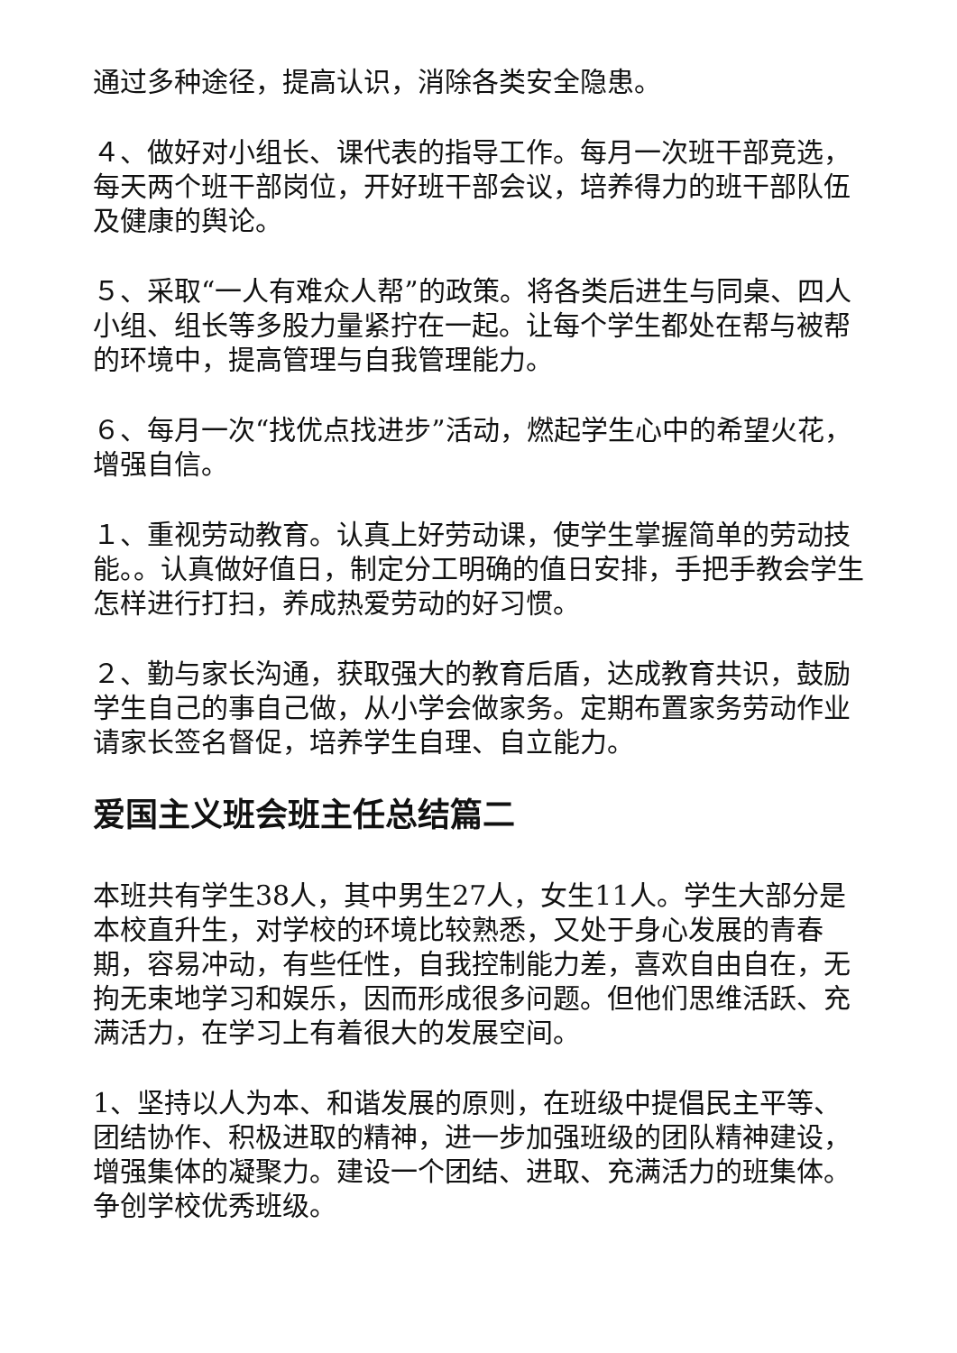通过多种途径，提高认识，消除各类安全隐患。
４、做好对小组长、课代表的指导工作。每月一次班干部竞选，每天两个班干部岗位，开好班干部会议，培养得力的班干部队伍及健康的舆论。
５、采取“一人有难众人帮”的政策。将各类后进生与同桌、四人小组、组长等多股力量紧拧在一起。让每个学生都处在帮与被帮的环境中，提高管理与自我管理能力。
６、每月一次“找优点找进步”活动，燃起学生心中的希望火花，增强自信。
１、重视劳动教育。认真上好劳动课，使学生掌握简单的劳动技能。。认真做好值日，制定分工明确的值日安排，手把手教会学生怎样进行打扫，养成热爱劳动的好习惯。
２、勤与家长沟通，获取强大的教育后盾，达成教育共识，鼓励学生自己的事自己做，从小学会做家务。定期布置家务劳动作业请家长签名督促，培养学生自理、自立能力。
爱国主义班会班主任总结篇二
本班共有学生38人，其中男生27人，女生11人。学生大部分是本校直升生，对学校的环境比较熟悉，又处于身心发展的青春期，容易冲动，有些任性，自我控制能力差，喜欢自由自在，无拘无束地学习和娱乐，因而形成很多问题。但他们思维活跃、充满活力，在学习上有着很大的发展空间。
1、坚持以人为本、和谐发展的原则，在班级中提倡民主平等、团结协作、积极进取的精神，进一步加强班级的团队精神建设，增强集体的凝聚力。建设一个团结、进取、充满活力的班集体。争创学校优秀班级。